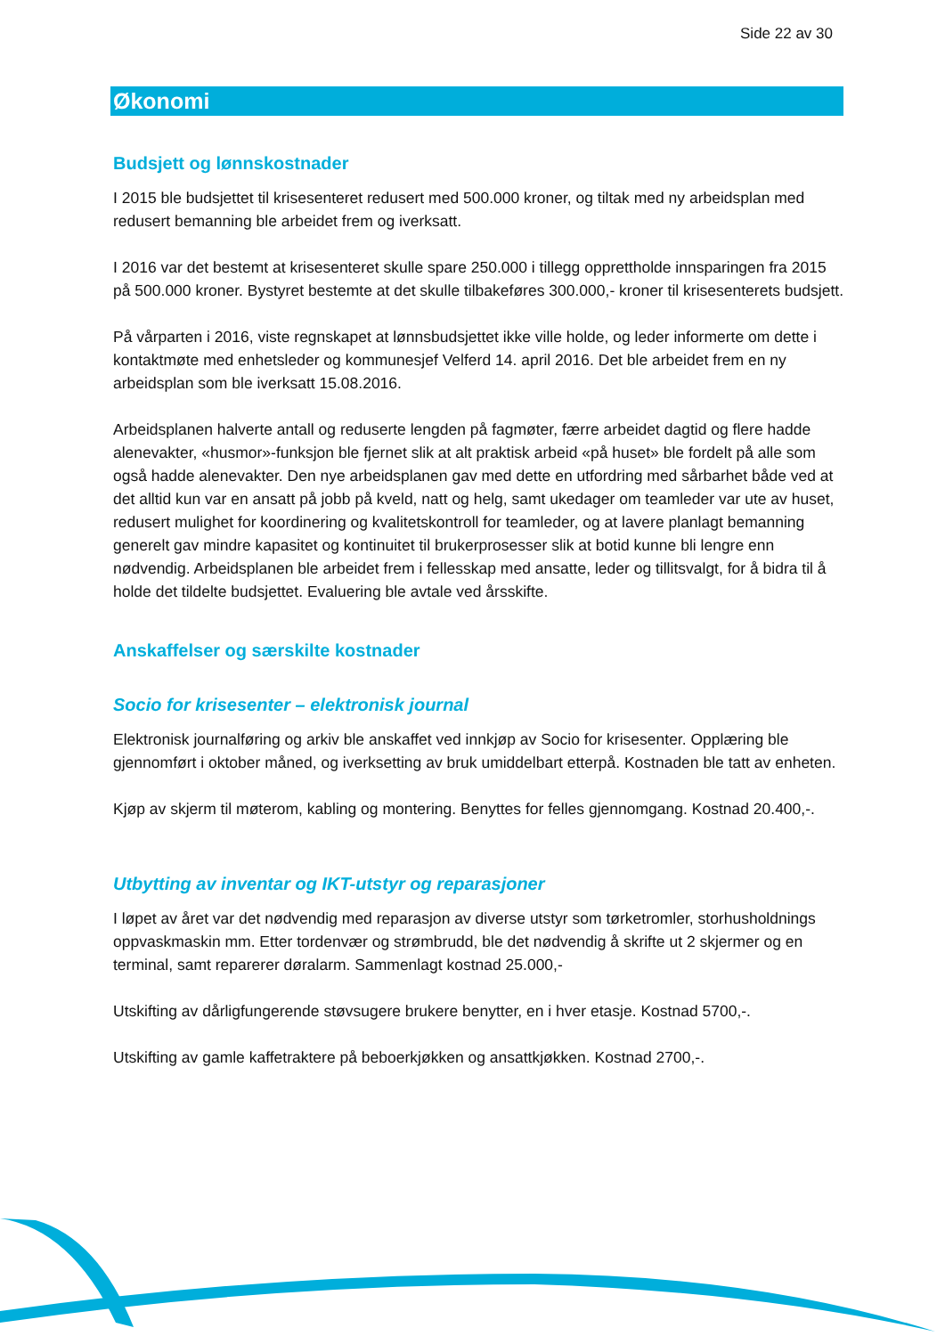Side 22 av 30
Økonomi
Budsjett og lønnskostnader
I 2015 ble budsjettet til krisesenteret redusert med 500.000 kroner, og tiltak med ny arbeidsplan med redusert bemanning ble arbeidet frem og iverksatt.
I 2016 var det bestemt at krisesenteret skulle spare 250.000 i tillegg opprettholde innsparingen fra 2015 på 500.000 kroner. Bystyret bestemte at det skulle tilbakeføres 300.000,- kroner til krisesenterets budsjett.
På vårparten i 2016, viste regnskapet at lønnsbudsjettet ikke ville holde, og leder informerte om dette i kontaktmøte med enhetsleder og kommunesjef Velferd 14. april 2016. Det ble arbeidet frem en ny arbeidsplan som ble iverksatt 15.08.2016.
Arbeidsplanen halverte antall og reduserte lengden på fagmøter, færre arbeidet dagtid og flere hadde alenevakter, «husmor»-funksjon ble fjernet slik at alt praktisk arbeid «på huset» ble fordelt på alle som også hadde alenevakter. Den nye arbeidsplanen gav med dette en utfordring med sårbarhet både ved at det alltid kun var en ansatt på jobb på kveld, natt og helg, samt ukedager om teamleder var ute av huset, redusert mulighet for koordinering og kvalitetskontroll for teamleder, og at lavere planlagt bemanning generelt gav mindre kapasitet og kontinuitet til brukerprosesser slik at botid kunne bli lengre enn nødvendig. Arbeidsplanen ble arbeidet frem i fellesskap med ansatte, leder og tillitsvalgt, for å bidra til å holde det tildelte budsjettet. Evaluering ble avtale ved årsskifte.
Anskaffelser og særskilte kostnader
Socio for krisesenter – elektronisk journal
Elektronisk journalføring og arkiv ble anskaffet ved innkjøp av Socio for krisesenter. Opplæring ble gjennomført i oktober måned, og iverksetting av bruk umiddelbart etterpå. Kostnaden ble tatt av enheten.
Kjøp av skjerm til møterom, kabling og montering. Benyttes for felles gjennomgang. Kostnad 20.400,-.
Utbytting av inventar og IKT-utstyr og reparasjoner
I løpet av året var det nødvendig med reparasjon av diverse utstyr som tørketromler, storhusholdnings oppvaskmaskin mm. Etter tordenvær og strømbrudd, ble det nødvendig å skrifte ut 2 skjermer og en terminal, samt reparerer døralarm. Sammenlagt kostnad 25.000,-
Utskifting av dårligfungerende støvsugere brukere benytter, en i hver etasje. Kostnad 5700,-.
Utskifting av gamle kaffetraktere på beboerkjøkken og ansattkjøkken. Kostnad 2700,-.